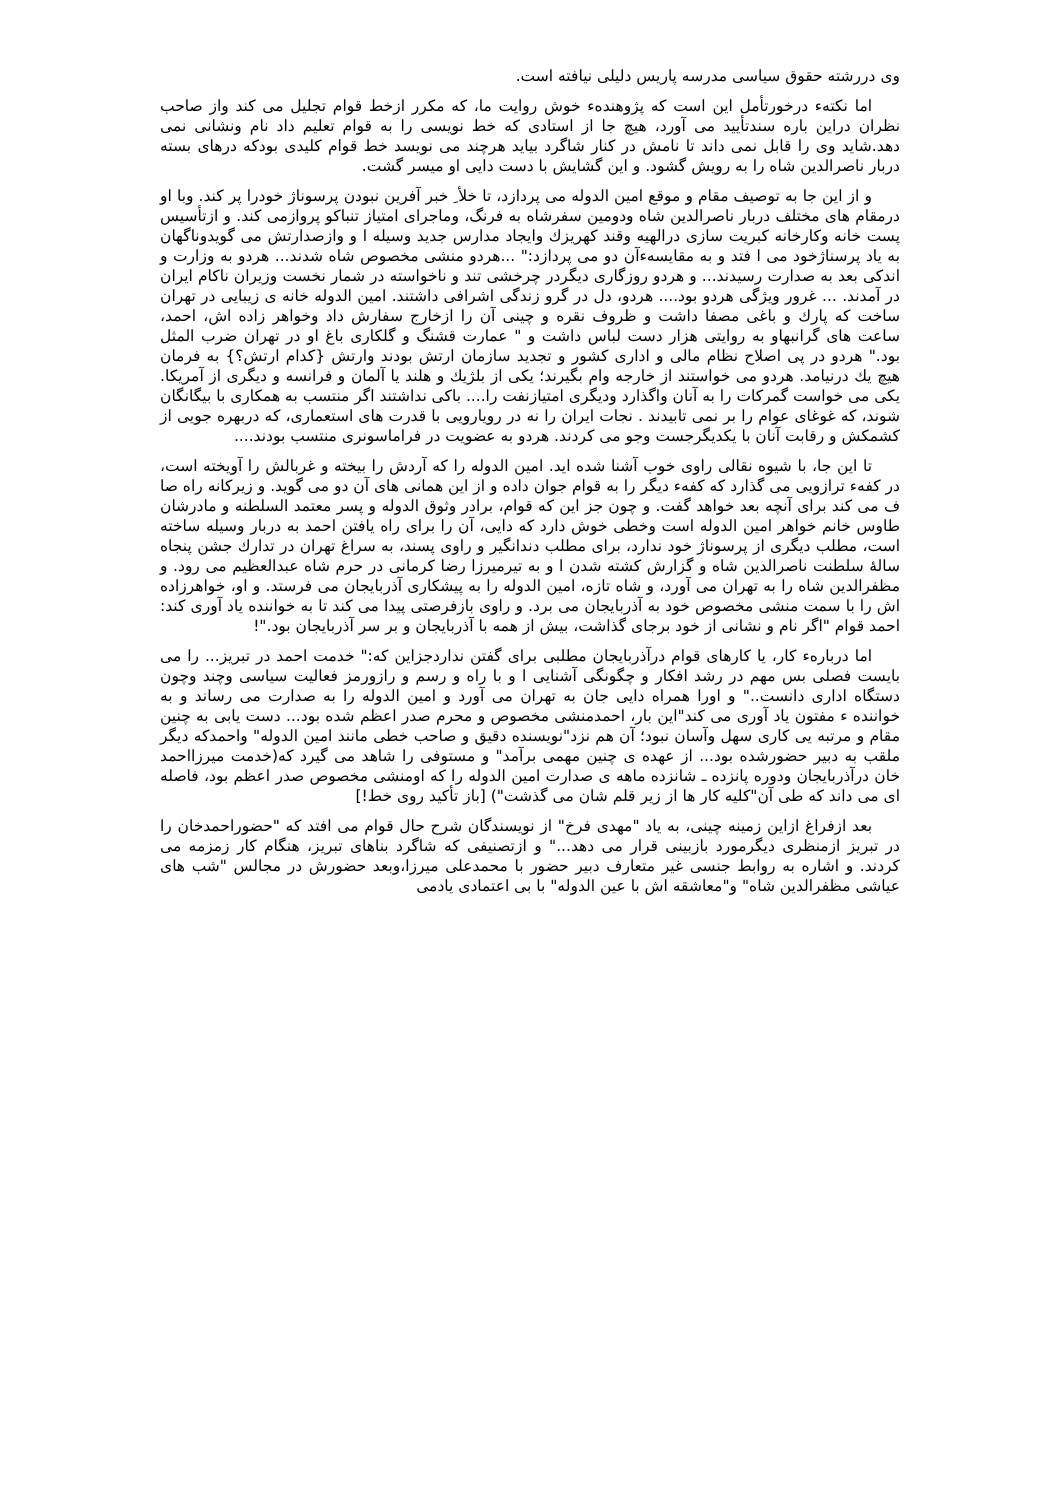وی دررشته حقوق سیاسی مدرسه پاریس دلیلی نیافته است.
اما نکتهء درخورتأمل این است که پژوهندهء خوش روایت ما، که مکرر ازخط قوام تجلیل می کند واز صاحب نظران دراین باره سندتأیید می آورد، هیچ جا از استادی که خط نویسی را به قوام تعلیم داد نام ونشانی نمی دهد.شاید وی را قابل نمی داند تا نامش در کنار شاگرد بیاید هرچند می نویسد خط قوام کلیدی بودکه درهای بسته دربار ناصرالدین شاه را به رویش گشود. و این گشایش با دست دایی او میسر گشت.
و از این جا به توصیف مقام و موقع امین الدوله می پردازد، تا خلأ ِ خبر آفرین نبودن پرسوناژ خودرا پر کند. وبا او درمقام های مختلف دربار ناصرالدین شاه ودومین سفرشاه به فرنگ، وماجرای امتیاز تنباکو پروازمی کند. و ازتأسیس پست خانه وکارخانه کبریت سازی درالهیه وقند کهریزك وایجاد مدارس جدید وسیله ا و وازصدارتش می گویدوناگهان به یاد پرسناژخود می ا فتد و به مقایسهءآن دو می پردازد:" ...هردو منشی مخصوص شاه شدند... هردو به وزارت و اندکی بعد به صدارت رسیدند... و هردو روزگاری دیگردر چرخشی تند و ناخواسته در شمار نخست وزیران ناکام ایران در آمدند. ... غرور ویژگی هردو بود.... هردو، دل در گرو زندگی اشرافی داشتند. امین الدوله خانه ی زیبایی در تهران ساخت که پارك و باغی مصفا داشت و ظروف نقره و چینی آن را ازخارج سفارش داد وخواهر زاده اش، احمد، ساعت های گرانبهاو به روایتی هزار دست لباس داشت و " عمارت قشنگ و گلکاری باغ او در تهران ضرب المثل بود." هردو در پی اصلاح نظام مالی و اداری کشور و تجدید سازمان ارتش بودند وارتش {کدام ارتش؟} به فرمان هیچ یك درنیامد. هردو می خواستند از خارجه وام بگیرند؛ یکی از بلژیك و هلند یا آلمان و فرانسه و دیگری از آمریکا. یکی می خواست گمرکات را به آنان واگذارد ودیگری امتیازنفت را.... باکی نداشتند اگر منتسب به همکاری با بیگانگان شوند، که غوغای عوام را بر نمی تابیدند . نجات ایران را نه در رویارویی با قدرت های استعماری، که دربهره جویی از کشمکش و رقابت آنان با یکدیگرجست وجو می کردند. هردو به عضویت در فراماسونری منتسب بودند....
تا این جا، با شیوه نقالی راوی خوب آشنا شده اید. امین الدوله را که آردش را بیخته و غربالش را آویخته است، در کفهء ترازویی می گذارد که کفهء دیگر را به قوام جوان داده و از این همانی های آن دو می گوید. و زیرکانه راه صا ف می کند برای آنچه بعد خواهد گفت. و چون جز این که قوام، برادر وثوق الدوله و پسر معتمد السلطنه و مادرشان طاوس خانم خواهر امین الدوله است وخطی خوش دارد که دایی، آن را برای راه یافتن احمد به دربار وسیله ساخته است، مطلب دیگری از پرسوناژ خود ندارد، برای مطلب دندانگیر و راوی پسند، به سراغ تهران در تدارك جشن پنجاه سالهٔ سلطنت ناصرالدین شاه و گزارش کشته شدن ا و به تیرمیرزا رضا کرمانی در حرم شاه عبدالعظیم می رود. و مظفرالدین شاه را به تهران می آورد، و شاه تازه، امین الدوله را به پیشکاری آذربایجان می فرستد. و او، خواهرزاده اش را با سمت منشی مخصوص خود به آذربایجان می برد. و راوی بازفرصتی پیدا می کند تا به خواننده یاد آوری کند: احمد قوام "اگر نام و نشانی از خود برجای گذاشت، بیش از همه با آذربایجان و بر سر آذربایجان بود."!
اما دربارهء کار، یا کارهای قوام درآذربایجان مطلبی برای گفتن نداردجزاین که:" خدمت احمد در تبریز... را می بایست فصلی بس مهم در رشد افکار و چگونگی آشنایی ا و با راه و رسم و رازورمز فعالیت سیاسی وچند وچون دستگاه اداری دانست.." و اورا همراه دایی جان به تهران می آورد و امین الدوله را به صدارت می رساند و به خواننده ء مفتون یاد آوری می کند"این بار، احمدمنشی مخصوص و محرم صدر اعظم شده بود... دست یابی به چنین مقام و مرتبه یی کاری سهل وآسان نبود؛ آن هم نزد"نویسنده دقیق و صاحب خطی مانند امین الدوله" واحمدکه دیگر ملقب به دبیر حضورشده بود... از عهده ی چنین مهمی برآمد" و مستوفی را شاهد می گیرد که(خدمت میرزااحمد خان درآذربایجان ودوره پانزده ـ شانزده ماهه ی صدارت امین الدوله را که اومنشی مخصوص صدر اعظم بود، فاصله ای می داند که طی آن"کلیه کار ها از زیر قلم شان می گذشت") [باز تأکید روی خط!]
بعد ازفراغ ازاین زمینه چینی، به یاد "مهدی فرخ" از نویسندگان شرح حال قوام می افتد که "حضوراحمدخان را در تبریز ازمنظری دیگرمورد بازبینی قرار می دهد..." و ازتصنیفی که شاگرد بناهای تبریز، هنگام کار زمزمه می کردند. و اشاره به روابط جنسی غیر متعارف دبیر حضور با محمدعلی میرزا،وبعد حضورش در مجالس "شب های عیاشی مظفرالدین شاه" و"معاشقه اش با عین الدوله" با بی اعتمادی یادمی